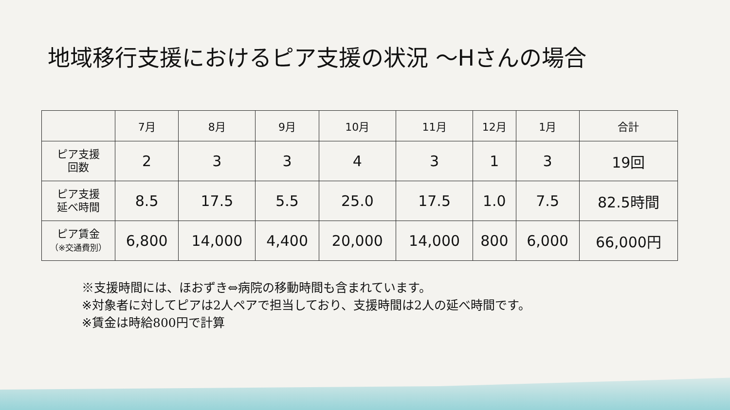地域移行支援におけるピア支援の状況 ～Hさんの場合
| | 7月 | 8月 | 9月 | 10月 | 11月 | 12月 | 1月 | 合計 |
| --- | --- | --- | --- | --- | --- | --- | --- | --- |
| ピア支援 回数 | 2 | 3 | 3 | 4 | 3 | 1 | 3 | 19回 |
| ピア支援 延べ時間 | 8.5 | 17.5 | 5.5 | 25.0 | 17.5 | 1.0 | 7.5 | 82.5時間 |
| ピア賃金 （※交通費別） | 6,800 | 14,000 | 4,400 | 20,000 | 14,000 | 800 | 6,000 | 66,000円 |
※支援時間には、ほおずき⇔病院の移動時間も含まれています。
※対象者に対してピアは2人ペアで担当しており、支援時間は2人の延べ時間です。
※賃金は時給800円で計算